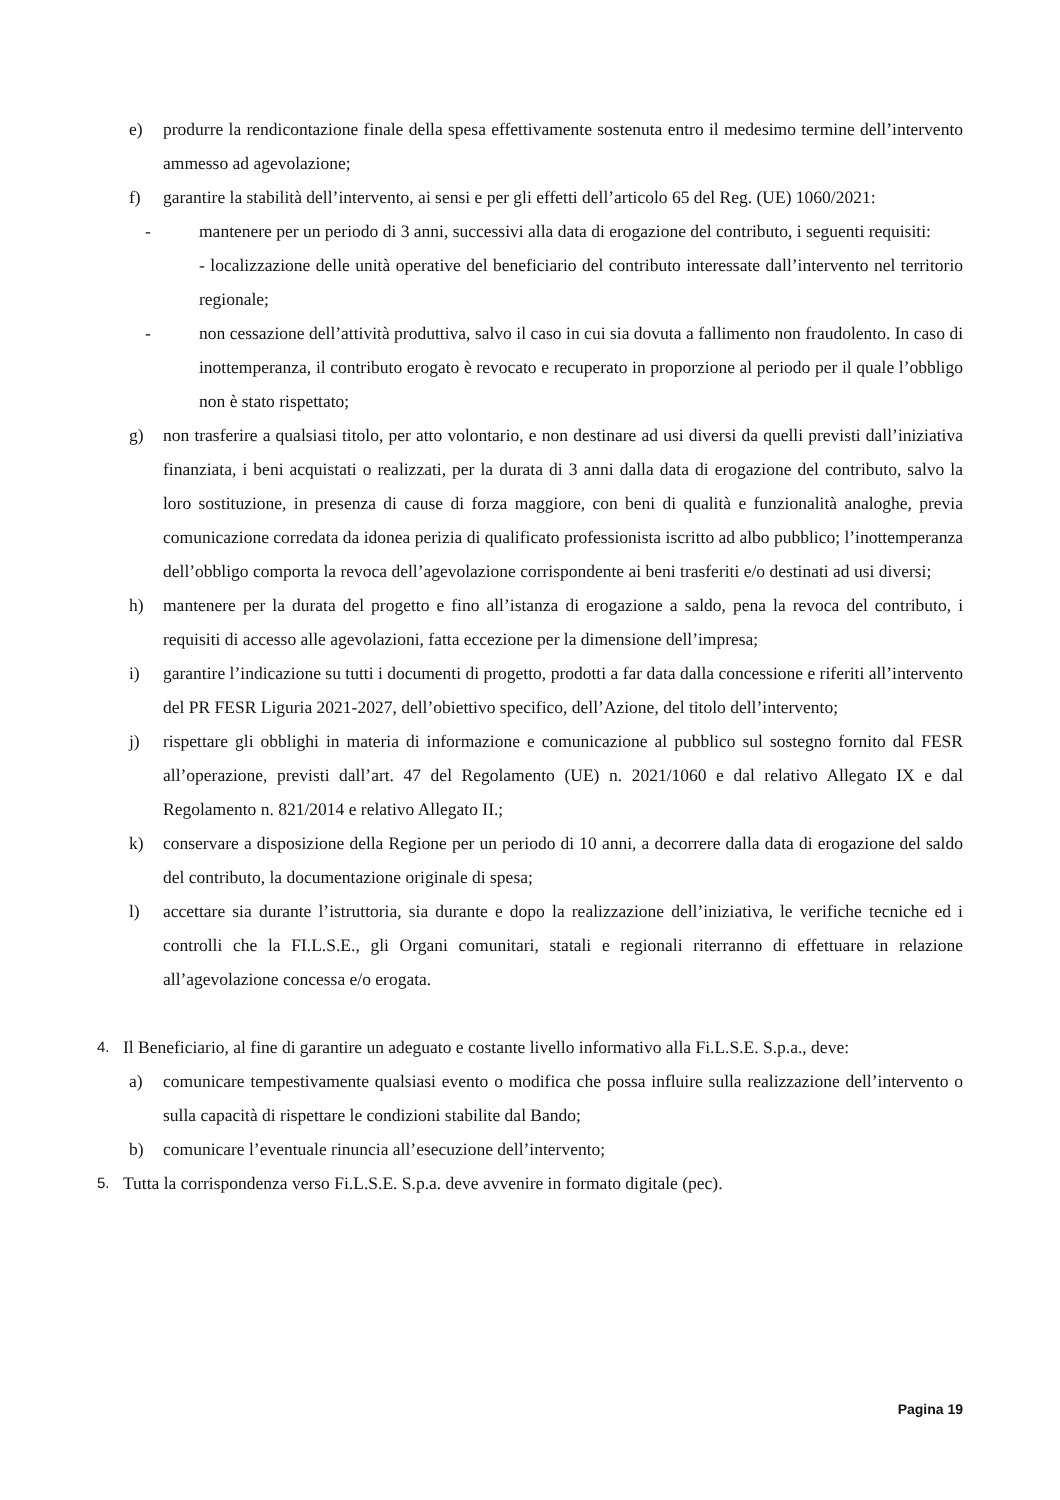e) produrre la rendicontazione finale della spesa effettivamente sostenuta entro il medesimo termine dell’intervento ammesso ad agevolazione;
f) garantire la stabilità dell’intervento, ai sensi e per gli effetti dell’articolo 65 del Reg. (UE) 1060/2021:
- mantenere per un periodo di 3 anni, successivi alla data di erogazione del contributo, i seguenti requisiti:
- localizzazione delle unità operative del beneficiario del contributo interessate dall’intervento nel territorio regionale;
- non cessazione dell’attività produttiva, salvo il caso in cui sia dovuta a fallimento non fraudolento. In caso di inottemperanza, il contributo erogato è revocato e recuperato in proporzione al periodo per il quale l’obbligo non è stato rispettato;
g) non trasferire a qualsiasi titolo, per atto volontario, e non destinare ad usi diversi da quelli previsti dall’iniziativa finanziata, i beni acquistati o realizzati, per la durata di 3 anni dalla data di erogazione del contributo, salvo la loro sostituzione, in presenza di cause di forza maggiore, con beni di qualità e funzionalità analoghe, previa comunicazione corredata da idonea perizia di qualificato professionista iscritto ad albo pubblico; l’inottemperanza dell’obbligo comporta la revoca dell’agevolazione corrispondente ai beni trasferiti e/o destinati ad usi diversi;
h) mantenere per la durata del progetto e fino all’istanza di erogazione a saldo, pena la revoca del contributo, i requisiti di accesso alle agevolazioni, fatta eccezione per la dimensione dell’impresa;
i) garantire l’indicazione su tutti i documenti di progetto, prodotti a far data dalla concessione e riferiti all’intervento del PR FESR Liguria 2021-2027, dell’obiettivo specifico, dell’Azione, del titolo dell’intervento;
j) rispettare gli obblighi in materia di informazione e comunicazione al pubblico sul sostegno fornito dal FESR all’operazione, previsti dall’art. 47 del Regolamento (UE) n. 2021/1060 e dal relativo Allegato IX e dal Regolamento n. 821/2014 e relativo Allegato II.;
k) conservare a disposizione della Regione per un periodo di 10 anni, a decorrere dalla data di erogazione del saldo del contributo, la documentazione originale di spesa;
l) accettare sia durante l’istruttoria, sia durante e dopo la realizzazione dell’iniziativa, le verifiche tecniche ed i controlli che la FI.L.S.E., gli Organi comunitari, statali e regionali riterranno di effettuare in relazione all’agevolazione concessa e/o erogata.
4. Il Beneficiario, al fine di garantire un adeguato e costante livello informativo alla Fi.L.S.E. S.p.a., deve:
a) comunicare tempestivamente qualsiasi evento o modifica che possa influire sulla realizzazione dell’intervento o sulla capacità di rispettare le condizioni stabilite dal Bando;
b) comunicare l’eventuale rinuncia all’esecuzione dell’intervento;
5. Tutta la corrispondenza verso Fi.L.S.E. S.p.a. deve avvenire in formato digitale (pec).
Pagina 19